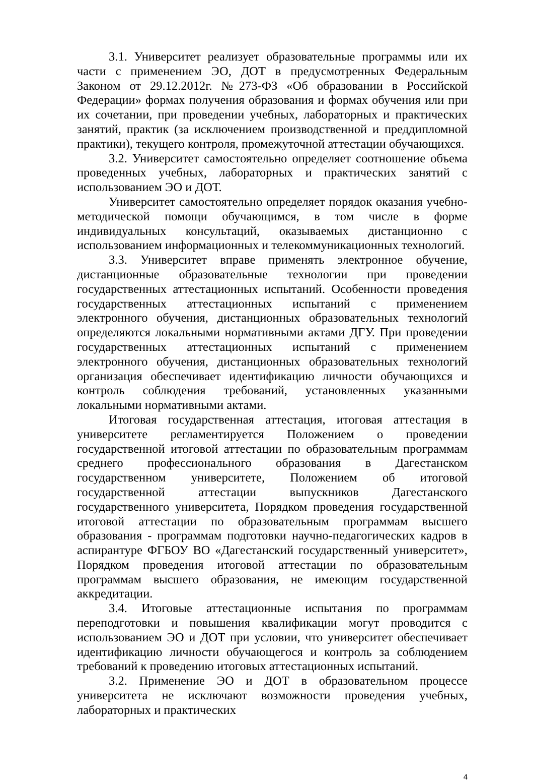3.1. Университет реализует образовательные программы или их части с применением ЭО, ДОТ в предусмотренных Федеральным Законом от 29.12.2012г. №273-ФЗ «Об образовании в Российской Федерации» формах получения образования и формах обучения или при их сочетании, при проведении учебных, лабораторных и практических занятий, практик (за исключением производственной и преддипломной практики), текущего контроля, промежуточной аттестации обучающихся.
3.2. Университет самостоятельно определяет соотношение объема проведенных учебных, лабораторных и практических занятий с использованием ЭО и ДОТ.
Университет самостоятельно определяет порядок оказания учебно-методической помощи обучающимся, в том числе в форме индивидуальных консультаций, оказываемых дистанционно с использованием информационных и телекоммуникационных технологий.
3.3. Университет вправе применять электронное обучение, дистанционные образовательные технологии при проведении государственных аттестационных испытаний. Особенности проведения государственных аттестационных испытаний с применением электронного обучения, дистанционных образовательных технологий определяются локальными нормативными актами ДГУ. При проведении государственных аттестационных испытаний с применением электронного обучения, дистанционных образовательных технологий организация обеспечивает идентификацию личности обучающихся и контроль соблюдения требований, установленных указанными локальными нормативными актами.
Итоговая государственная аттестация, итоговая аттестация в университете регламентируется Положением о проведении государственной итоговой аттестации по образовательным программам среднего профессионального образования в Дагестанском государственном университете, Положением об итоговой государственной аттестации выпускников Дагестанского государственного университета, Порядком проведения государственной итоговой аттестации по образовательным программам высшего образования - программам подготовки научно-педагогических кадров в аспирантуре ФГБОУ ВО «Дагестанский государственный университет», Порядком проведения итоговой аттестации по образовательным программам высшего образования, не имеющим государственной аккредитации.
3.4. Итоговые аттестационные испытания по программам переподготовки и повышения квалификации могут проводится с использованием ЭО и ДОТ при условии, что университет обеспечивает идентификацию личности обучающегося и контроль за соблюдением требований к проведению итоговых аттестационных испытаний.
3.2. Применение ЭО и ДОТ в образовательном процессе университета не исключают возможности проведения учебных, лабораторных и практических
4